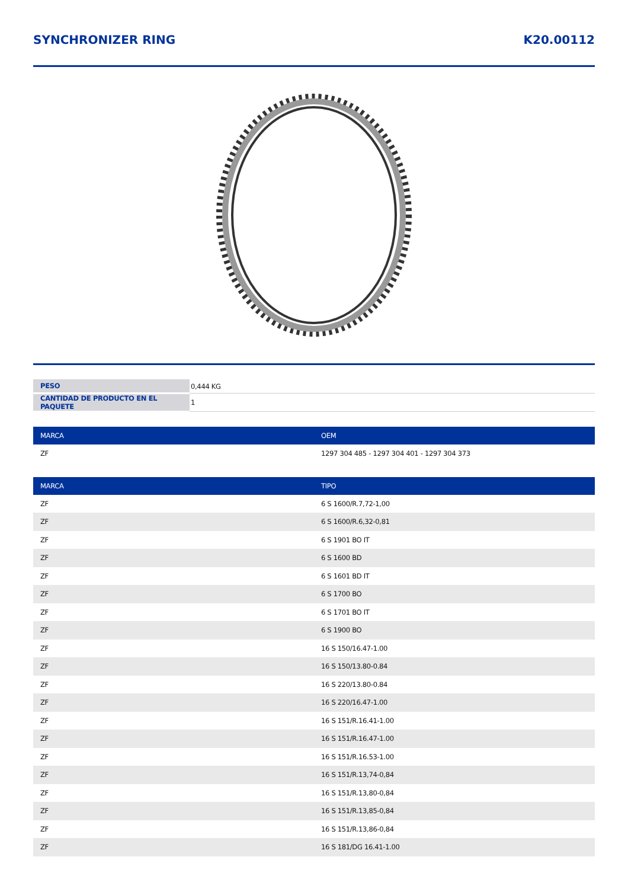SYNCHRONIZER RING K20.00112
| PESO | 0,444 KG |
| CANTIDAD DE PRODUCTO EN EL PAQUETE | 1 |
| MARCA | OEM |
| --- | --- |
| ZF | 1297 304 485 - 1297 304 401 - 1297 304 373 |
| MARCA | TIPO |
| --- | --- |
| ZF | 6 S 1600/R.7,72-1,00 |
| ZF | 6 S 1600/R.6,32-0,81 |
| ZF | 6 S 1901 BO IT |
| ZF | 6 S 1600 BD |
| ZF | 6 S 1601 BD IT |
| ZF | 6 S 1700 BO |
| ZF | 6 S 1701 BO IT |
| ZF | 6 S 1900 BO |
| ZF | 16 S 150/16.47-1.00 |
| ZF | 16 S 150/13.80-0.84 |
| ZF | 16 S 220/13.80-0.84 |
| ZF | 16 S 220/16.47-1.00 |
| ZF | 16 S 151/R.16.41-1.00 |
| ZF | 16 S 151/R.16.47-1.00 |
| ZF | 16 S 151/R.16.53-1.00 |
| ZF | 16 S 151/R.13,74-0,84 |
| ZF | 16 S 151/R.13,80-0,84 |
| ZF | 16 S 151/R.13,85-0,84 |
| ZF | 16 S 151/R.13,86-0,84 |
| ZF | 16 S 181/DG 16.41-1.00 |